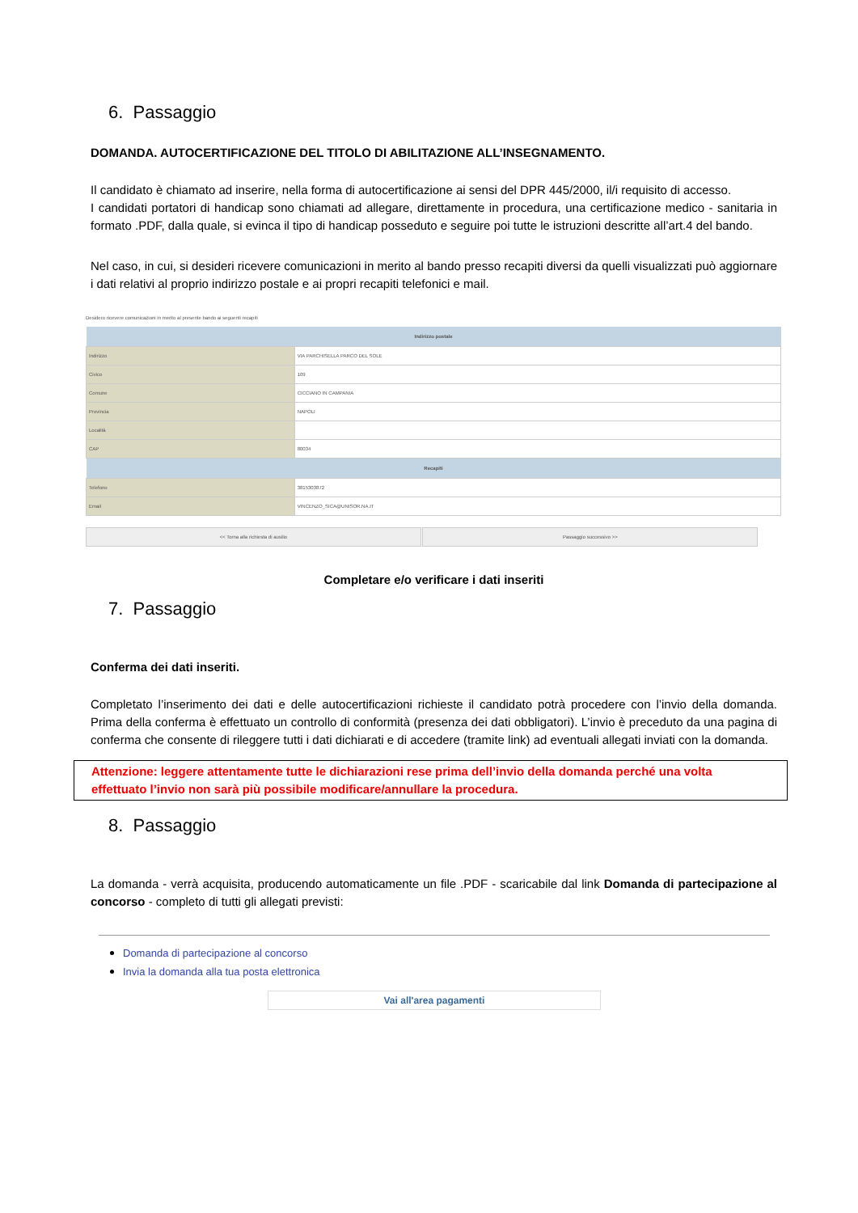6. Passaggio
DOMANDA. AUTOCERTIFICAZIONE DEL TITOLO DI ABILITAZIONE ALL’INSEGNAMENTO.
Il candidato è chiamato ad inserire, nella forma di autocertificazione ai sensi del DPR 445/2000, il/i requisito di accesso.
I candidati portatori di handicap sono chiamati ad allegare, direttamente in procedura, una certificazione medico - sanitaria in formato .PDF, dalla quale, si evinca il tipo di handicap posseduto e seguire poi tutte le istruzioni descritte all’art.4 del bando.
Nel caso, in cui, si desideri ricevere comunicazioni in merito al bando presso recapiti diversi da quelli visualizzati può aggiornare i dati relativi al proprio indirizzo postale e ai propri recapiti telefonici e mail.
Desidero ricevere comunicazioni in merito al presente bando ai seguenti recapiti
| Indirizzo postale | |
| --- | --- |
| Indirizzo | VIA PARCHISELLA PARCO DEL SOLE |
| Civico | 109 |
| Comune | CICCIANO IN CAMPANIA |
| Provincia | NAPOLI |
| Località | |
| CAP | 80034 |
| Recapiti | |
| Telefono | 3815303872 |
| Email | VINCENZO_SICA@UNISOR.NA.IT |
<< Torna alla richiesta di ausilio Passaggio successivo >>
Completare e/o verificare i dati inseriti
7. Passaggio
Conferma dei dati inseriti.
Completato l’inserimento dei dati e delle autocertificazioni richieste il candidato potrà procedere con l’invio della domanda. Prima della conferma è effettuato un controllo di conformità (presenza dei dati obbligatori). L’invio è preceduto da una pagina di conferma che consente di rileggere tutti i dati dichiarati e di accedere (tramite link) ad eventuali allegati inviati con la domanda.
Attenzione: leggere attentamente tutte le dichiarazioni rese prima dell’invio della domanda perché una volta effettuato l’invio non sarà più possibile modificare/annullare la procedura.
8. Passaggio
La domanda - verrà acquisita, producendo automaticamente un file .PDF - scaricabile dal link Domanda di partecipazione al concorso - completo di tutti gli allegati previsti:
Domanda di partecipazione al concorso
Invia la domanda alla tua posta elettronica
Vai all'area pagamenti